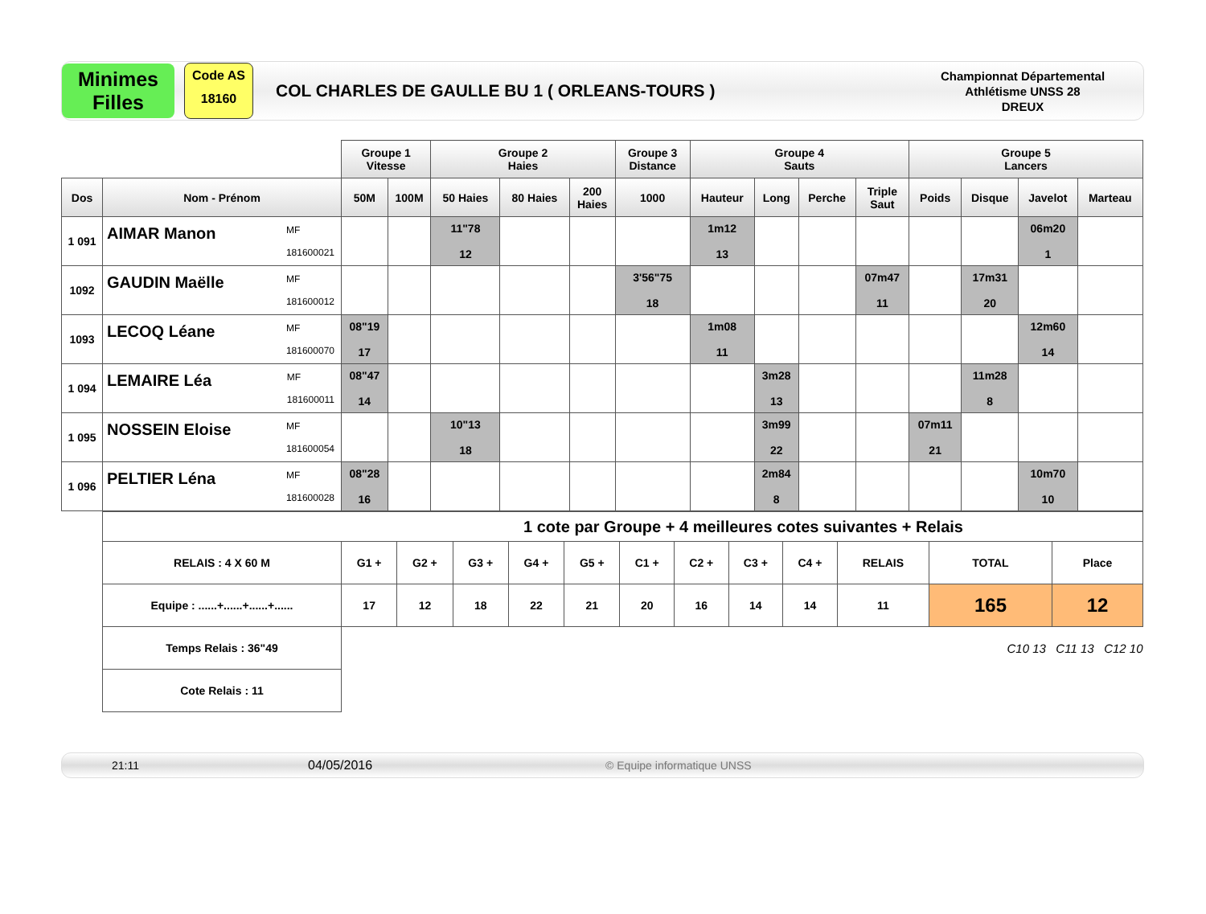Minimes
Filles
Code AS
18160
COL CHARLES DE GAULLE BU 1 ( ORLEANS-TOURS )
Championnat Départemental
Athlétisme UNSS 28
DREUX
| | | Groupe 1 Vitesse | | Groupe 2 Haies | | | Groupe 3 Distance | Groupe 4 Sauts | | | | Groupe 5 Lancers | | | |
| Dos | Nom - Prénom | 50M | 100M | 50 Haies | 80 Haies | 200 Haies | 1000 | Hauteur | Long | Perche | Triple Saut | Poids | Disque | Javelot | Marteau |
| 1 091 | AIMAR Manon MF 181600021 | | | 11"78 12 | | | | 1m12 13 | | | | | | 06m20 1 | |
| 1092 | GAUDIN Maëlle MF 181600012 | | | | | | 3'56"75 18 | | | | 07m47 11 | | 17m31 20 | | |
| 1093 | LECOQ Léane MF 181600070 | 08"19 17 | | | | | | 1m08 11 | | | | | | 12m60 14 | |
| 1 094 | LEMAIRE Léa MF 181600011 | 08"47 14 | | | | | | | 3m28 13 | | | | 11m28 8 | | |
| 1 095 | NOSSEIN Eloise MF 181600054 | | | 10"13 18 | | | | | 3m99 22 | | | 07m11 21 | | | |
| 1 096 | PELTIER Léna MF 181600028 | 08"28 16 | | | | | | | 2m84 8 | | | | | 10m70 10 | |
| 1 cote par Groupe + 4 meilleures cotes suivantes + Relais | | | | | | | | | | | | |
| RELAIS : 4 X 60 M | G1 + | G2 + | G3 + | G4 + | G5 + | C1 + | C2 + | C3 + | C4 + | RELAIS | TOTAL | Place |
| Equipe : ......+......+......+...... | 17 | 12 | 18 | 22 | 21 | 20 | 16 | 14 | 14 | 11 | 165 | 12 |
| Temps Relais : 36"49 | | | | | | | | | | | C10 13 C11 13 C12 10 | |
| Cote Relais : 11 | | | | | | | | | | | | |
21:11 04/05/2016 © Equipe informatique UNSS